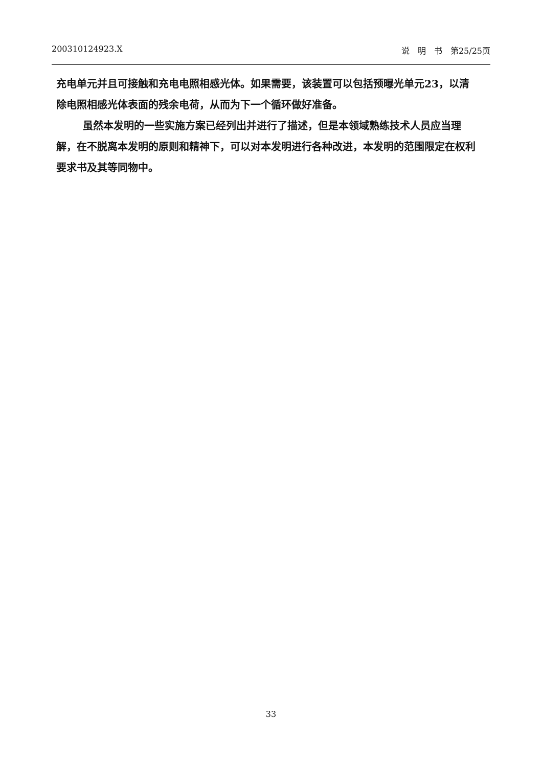200310124923.X 说　明　书　第25/25页
充电单元并且可接触和充电电照相感光体。如果需要，该装置可以包括预曝光单元23，以清除电照相感光体表面的残余电荷，从而为下一个循环做好准备。
虽然本发明的一些实施方案已经列出并进行了描述，但是本领域熟练技术人员应当理解，在不脱离本发明的原则和精神下，可以对本发明进行各种改进，本发明的范围限定在权利要求书及其等同物中。
33